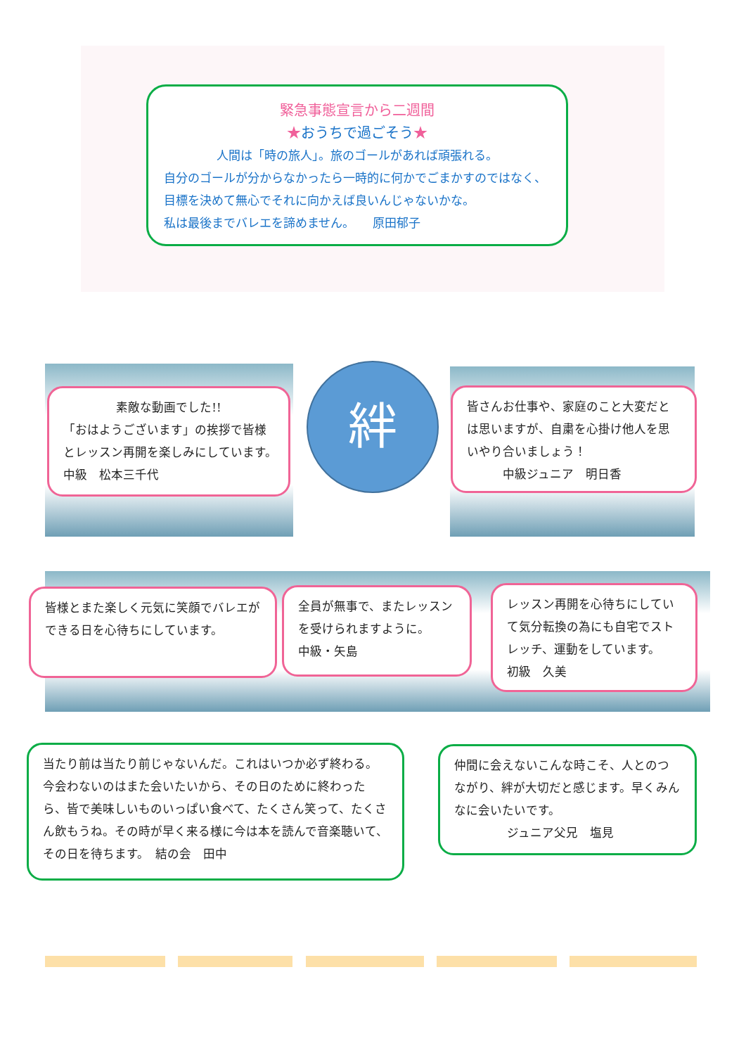緊急事態宣言から二週間
★おうちで過ごそう★
人間は「時の旅人」。旅のゴールがあれば頑張れる。
自分のゴールが分からなかったら一時的に何かでごまかすのではなく、目標を決めて無心でそれに向かえば良いんじゃないかな。
私は最後までバレエを諦めません。　　原田郁子
素敵な動画でした!!
「おはようございます」の挨拶で皆様とレッスン再開を楽しみにしています。　　中級　松本三千代
絆
皆さんお仕事や、家庭のこと大変だとは思いますが、自粛を心掛け他人を思いやり合いましょう！
　　　中級ジュニア　明日香
皆様とまた楽しく元気に笑顔でバレエができる日を心待ちにしています。
全員が無事で、またレッスンを受けられますように。
中級・矢島
レッスン再開を心待ちにしていて気分転換の為にも自宅でストレッチ、運動をしています。　　　初級　久美
当たり前は当たり前じゃないんだ。これはいつか必ず終わる。今会わないのはまた会いたいから、その日のために終わったら、皆で美味しいものいっぱい食べて、たくさん笑って、たくさん飲もうね。その時が早く来る様に今は本を読んで音楽聴いて、その日を待ちます。　結の会　田中
仲間に会えないこんな時こそ、人とのつながり、絆が大切だと感じます。早くみんなに会いたいです。
ジュニア父兄　塩見